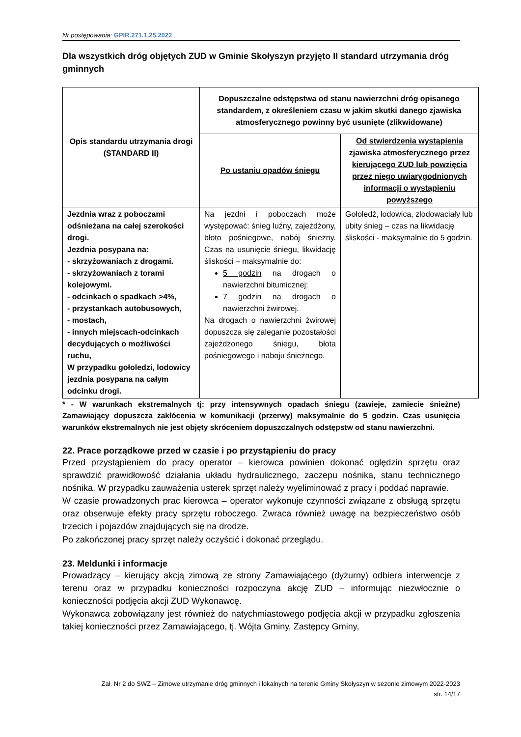Nr postępowania: GPIR.271.1.25.2022
Dla wszystkich dróg objętych ZUD w Gminie Skołyszyn przyjęto II standard utrzymania dróg gminnych
| Opis standardu utrzymania drogi (STANDARD II) | Dopuszczalne odstępstwa od stanu nawierzchni dróg opisanego standardem, z określeniem czasu w jakim skutki danego zjawiska atmosferycznego powinny być usunięte (zlikwidowane) | |
| --- | --- | --- |
| | Po ustaniu opadów śniegu | Od stwierdzenia wystąpienia zjawiska atmosferycznego przez kierującego ZUD lub powzięcia przez niego uwiarygodnionych informacji o wystąpieniu powyższego |
| Jezdnia wraz z poboczami odśnieżana na całej szerokości drogi. Jezdnia posypana na: - skrzyżowaniach z drogami. - skrzyżowaniach z torami kolejowymi. - odcinkach o spadkach >4%, - przystankach autobusowych, - mostach, - innych miejscach-odcinkach decydujących o możliwości ruchu, W przypadku gołoledzi, lodowicy jezdnia posypana na całym odcinku drogi. | Na jezdni i poboczach może występować: śnieg luźny, zajeżdżony, błoto pośniegowe, nabój śnieżny. Czas na usunięcie śniegu, likwidację śliskości – maksymalnie do: 5 godzin na drogach o nawierzchni bitumicznej; 7 godzin na drogach o nawierzchni żwirowej. Na drogach o nawierzchni żwirowej dopuszcza się zaleganie pozostałości zajeżdżonego śniegu, błota pośniegowego i naboju śnieżnego. | Gołoledź, lodowica, zlodowaciały lub ubity śnieg – czas na likwidację śliskości - maksymalnie do 5 godzin. |
* - W warunkach ekstremalnych tj: przy intensywnych opadach śniegu (zawieje, zamiecie śnieżne) Zamawiający dopuszcza zakłócenia w komunikacji (przerwy) maksymalnie do 5 godzin. Czas usunięcia warunków ekstremalnych nie jest objęty skróceniem dopuszczalnych odstępstw od stanu nawierzchni.
22. Prace porządkowe przed w czasie i po przystąpieniu do pracy
Przed przystąpieniem do pracy operator – kierowca powinien dokonać oględzin sprzętu oraz sprawdzić prawidłowość działania układu hydraulicznego, zaczepu nośnika, stanu technicznego nośnika. W przypadku zauważenia usterek sprzęt należy wyeliminować z pracy i poddać naprawie.
W czasie prowadzonych prac kierowca – operator wykonuje czynności związane z obsługą sprzętu oraz obserwuje efekty pracy sprzętu roboczego. Zwraca również uwagę na bezpieczeństwo osób trzecich i pojazdów znajdujących się na drodze.
Po zakończonej pracy sprzęt należy oczyścić i dokonać przeglądu.
23. Meldunki i informacje
Prowadzący – kierujący akcją zimową ze strony Zamawiającego (dyżurny) odbiera interwencje z terenu oraz w przypadku konieczności rozpoczyna akcję ZUD – informując niezwłocznie o konieczności podjęcia akcji ZUD Wykonawcę.
Wykonawca zobowiązany jest również do natychmiastowego podjęcia akcji w przypadku zgłoszenia takiej konieczności przez Zamawiającego, tj. Wójta Gminy, Zastępcy Gminy,
Zał. Nr 2 do SWZ – Zimowe utrzymanie dróg gminnych i lokalnych na terenie Gminy Skołyszyn w sezonie zimowym 2022-2023
str. 14/17